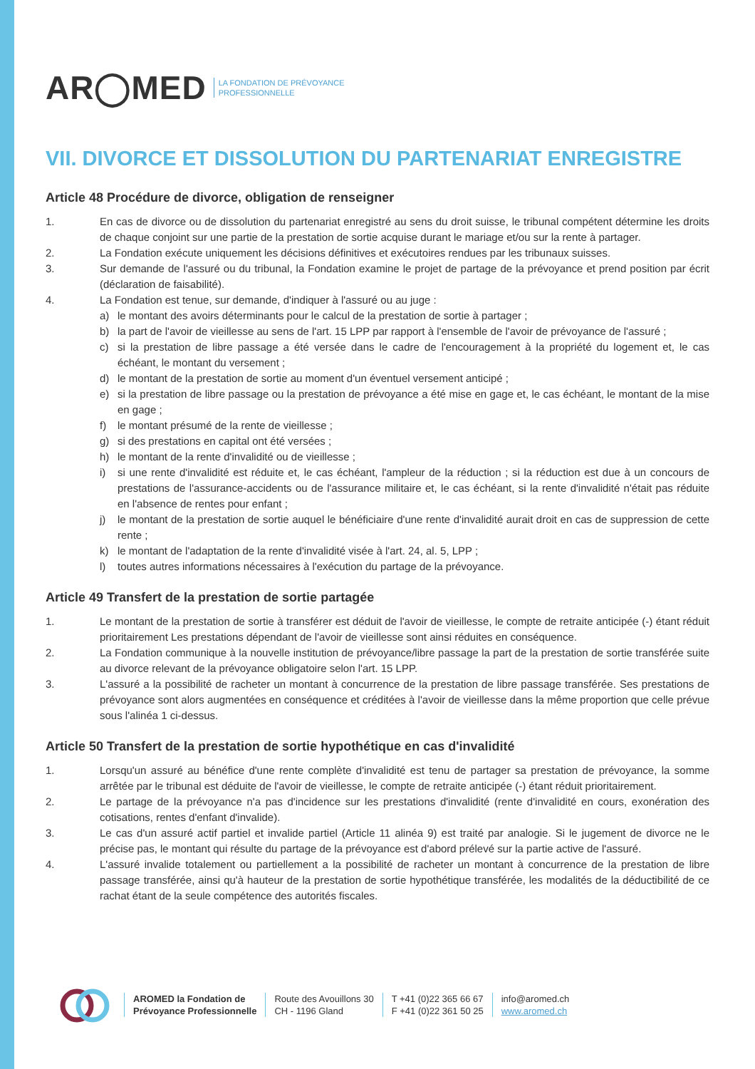AR◯MED LA FONDATION DE PRÉVOYANCE
PROFESSIONNELLE
VII. DIVORCE ET DISSOLUTION DU PARTENARIAT ENREGISTRE
Article 48 Procédure de divorce, obligation de renseigner
1. En cas de divorce ou de dissolution du partenariat enregistré au sens du droit suisse, le tribunal compétent détermine les droits de chaque conjoint sur une partie de la prestation de sortie acquise durant le mariage et/ou sur la rente à partager.
2. La Fondation exécute uniquement les décisions définitives et exécutoires rendues par les tribunaux suisses.
3. Sur demande de l'assuré ou du tribunal, la Fondation examine le projet de partage de la prévoyance et prend position par écrit (déclaration de faisabilité).
4. La Fondation est tenue, sur demande, d'indiquer à l'assuré ou au juge :
a) le montant des avoirs déterminants pour le calcul de la prestation de sortie à partager ;
b) la part de l'avoir de vieillesse au sens de l'art. 15 LPP par rapport à l'ensemble de l'avoir de prévoyance de l'assuré ;
c) si la prestation de libre passage a été versée dans le cadre de l'encouragement à la propriété du logement et, le cas échéant, le montant du versement ;
d) le montant de la prestation de sortie au moment d'un éventuel versement anticipé ;
e) si la prestation de libre passage ou la prestation de prévoyance a été mise en gage et, le cas échéant, le montant de la mise en gage ;
f) le montant présumé de la rente de vieillesse ;
g) si des prestations en capital ont été versées ;
h) le montant de la rente d'invalidité ou de vieillesse ;
i) si une rente d'invalidité est réduite et, le cas échéant, l'ampleur de la réduction ; si la réduction est due à un concours de prestations de l'assurance-accidents ou de l'assurance militaire et, le cas échéant, si la rente d'invalidité n'était pas réduite en l'absence de rentes pour enfant ;
j) le montant de la prestation de sortie auquel le bénéficiaire d'une rente d'invalidité aurait droit en cas de suppression de cette rente ;
k) le montant de l'adaptation de la rente d'invalidité visée à l'art. 24, al. 5, LPP ;
l) toutes autres informations nécessaires à l'exécution du partage de la prévoyance.
Article 49 Transfert de la prestation de sortie partagée
1. Le montant de la prestation de sortie à transférer est déduit de l'avoir de vieillesse, le compte de retraite anticipée (-) étant réduit prioritairement Les prestations dépendant de l'avoir de vieillesse sont ainsi réduites en conséquence.
2. La Fondation communique à la nouvelle institution de prévoyance/libre passage la part de la prestation de sortie transférée suite au divorce relevant de la prévoyance obligatoire selon l'art. 15 LPP.
3. L'assuré a la possibilité de racheter un montant à concurrence de la prestation de libre passage transférée. Ses prestations de prévoyance sont alors augmentées en conséquence et créditées à l'avoir de vieillesse dans la même proportion que celle prévue sous l'alinéa 1 ci-dessus.
Article 50 Transfert de la prestation de sortie hypothétique en cas d'invalidité
1. Lorsqu'un assuré au bénéfice d'une rente complète d'invalidité est tenu de partager sa prestation de prévoyance, la somme arrêtée par le tribunal est déduite de l'avoir de vieillesse, le compte de retraite anticipée (-) étant réduit prioritairement.
2. Le partage de la prévoyance n'a pas d'incidence sur les prestations d'invalidité (rente d'invalidité en cours, exonération des cotisations, rentes d'enfant d'invalide).
3. Le cas d'un assuré actif partiel et invalide partiel (Article 11 alinéa 9) est traité par analogie. Si le jugement de divorce ne le précise pas, le montant qui résulte du partage de la prévoyance est d'abord prélevé sur la partie active de l'assuré.
4. L'assuré invalide totalement ou partiellement a la possibilité de racheter un montant à concurrence de la prestation de libre passage transférée, ainsi qu'à hauteur de la prestation de sortie hypothétique transférée, les modalités de la déductibilité de ce rachat étant de la seule compétence des autorités fiscales.
AROMED la Fondation de
Prévoyance Professionnelle
Route des Avouillons 30
CH - 1196 Gland
T +41 (0)22 365 66 67
F +41 (0)22 361 50 25
info@aromed.ch
www.aromed.ch